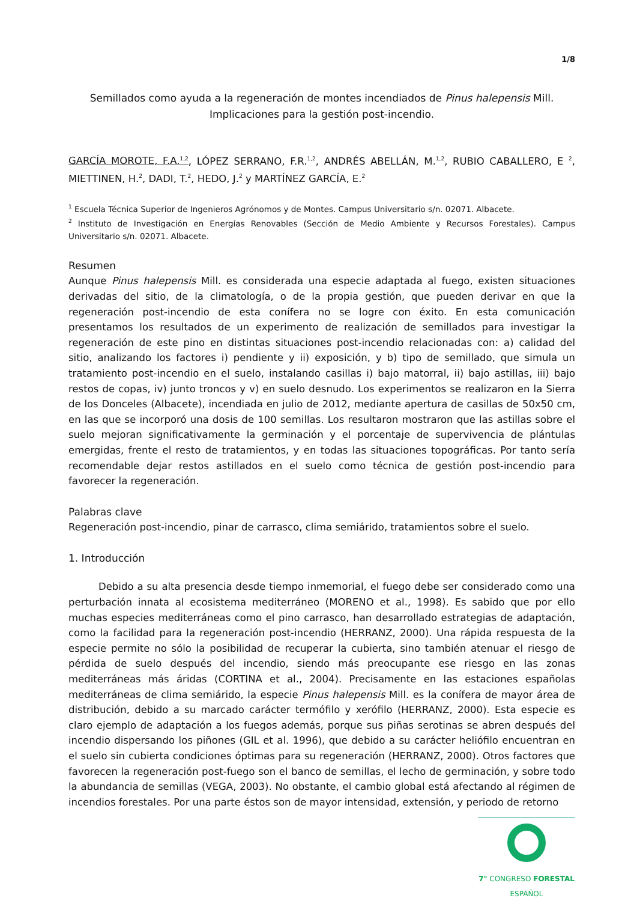1/8
Semillados como ayuda a la regeneración de montes incendiados de Pinus halepensis Mill.
Implicaciones para la gestión post-incendio.
GARCÍA MOROTE, F.A.<sup>1,2</sup>, LÓPEZ SERRANO, F.R.<sup>1,2</sup>, ANDRÉS ABELLÁN, M.<sup>1,2</sup>, RUBIO CABALLERO, E <sup>2</sup>, MIETTINEN, H.<sup>2</sup>, DADI, T.<sup>2</sup>, HEDO, J.<sup>2</sup> y MARTÍNEZ GARCÍA, E.<sup>2</sup>
<sup>1</sup> Escuela Técnica Superior de Ingenieros Agrónomos y de Montes. Campus Universitario s/n. 02071. Albacete.
<sup>2</sup> Instituto de Investigación en Energías Renovables (Sección de Medio Ambiente y Recursos Forestales). Campus Universitario s/n. 02071. Albacete.
Resumen
Aunque Pinus halepensis Mill. es considerada una especie adaptada al fuego, existen situaciones derivadas del sitio, de la climatología, o de la propia gestión, que pueden derivar en que la regeneración post-incendio de esta conífera no se logre con éxito. En esta comunicación presentamos los resultados de un experimento de realización de semillados para investigar la regeneración de este pino en distintas situaciones post-incendio relacionadas con: a) calidad del sitio, analizando los factores i) pendiente y ii) exposición, y b) tipo de semillado, que simula un tratamiento post-incendio en el suelo, instalando casillas i) bajo matorral, ii) bajo astillas, iii) bajo restos de copas, iv) junto troncos y v) en suelo desnudo. Los experimentos se realizaron en la Sierra de los Donceles (Albacete), incendiada en julio de 2012, mediante apertura de casillas de 50x50 cm, en las que se incorporó una dosis de 100 semillas. Los resultaron mostraron que las astillas sobre el suelo mejoran significativamente la germinación y el porcentaje de supervivencia de plántulas emergidas, frente el resto de tratamientos, y en todas las situaciones topográficas. Por tanto sería recomendable dejar restos astillados en el suelo como técnica de gestión post-incendio para favorecer la regeneración.
Palabras clave
Regeneración post-incendio, pinar de carrasco, clima semiárido, tratamientos sobre el suelo.
1. Introducción
Debido a su alta presencia desde tiempo inmemorial, el fuego debe ser considerado como una perturbación innata al ecosistema mediterráneo (MORENO et al., 1998). Es sabido que por ello muchas especies mediterráneas como el pino carrasco, han desarrollado estrategias de adaptación, como la facilidad para la regeneración post-incendio (HERRANZ, 2000). Una rápida respuesta de la especie permite no sólo la posibilidad de recuperar la cubierta, sino también atenuar el riesgo de pérdida de suelo después del incendio, siendo más preocupante ese riesgo en las zonas mediterráneas más áridas (CORTINA et al., 2004). Precisamente en las estaciones españolas mediterráneas de clima semiárido, la especie Pinus halepensis Mill. es la conífera de mayor área de distribución, debido a su marcado carácter termófilo y xerófilo (HERRANZ, 2000). Esta especie es claro ejemplo de adaptación a los fuegos además, porque sus piñas serotinas se abren después del incendio dispersando los piñones (GIL et al. 1996), que debido a su carácter heliófilo encuentran en el suelo sin cubierta condiciones óptimas para su regeneración (HERRANZ, 2000). Otros factores que favorecen la regeneración post-fuego son el banco de semillas, el lecho de germinación, y sobre todo la abundancia de semillas (VEGA, 2003). No obstante, el cambio global está afectando al régimen de incendios forestales. Por una parte éstos son de mayor intensidad, extensión, y periodo de retorno
7° CONGRESO FORESTAL
ESPAÑOL